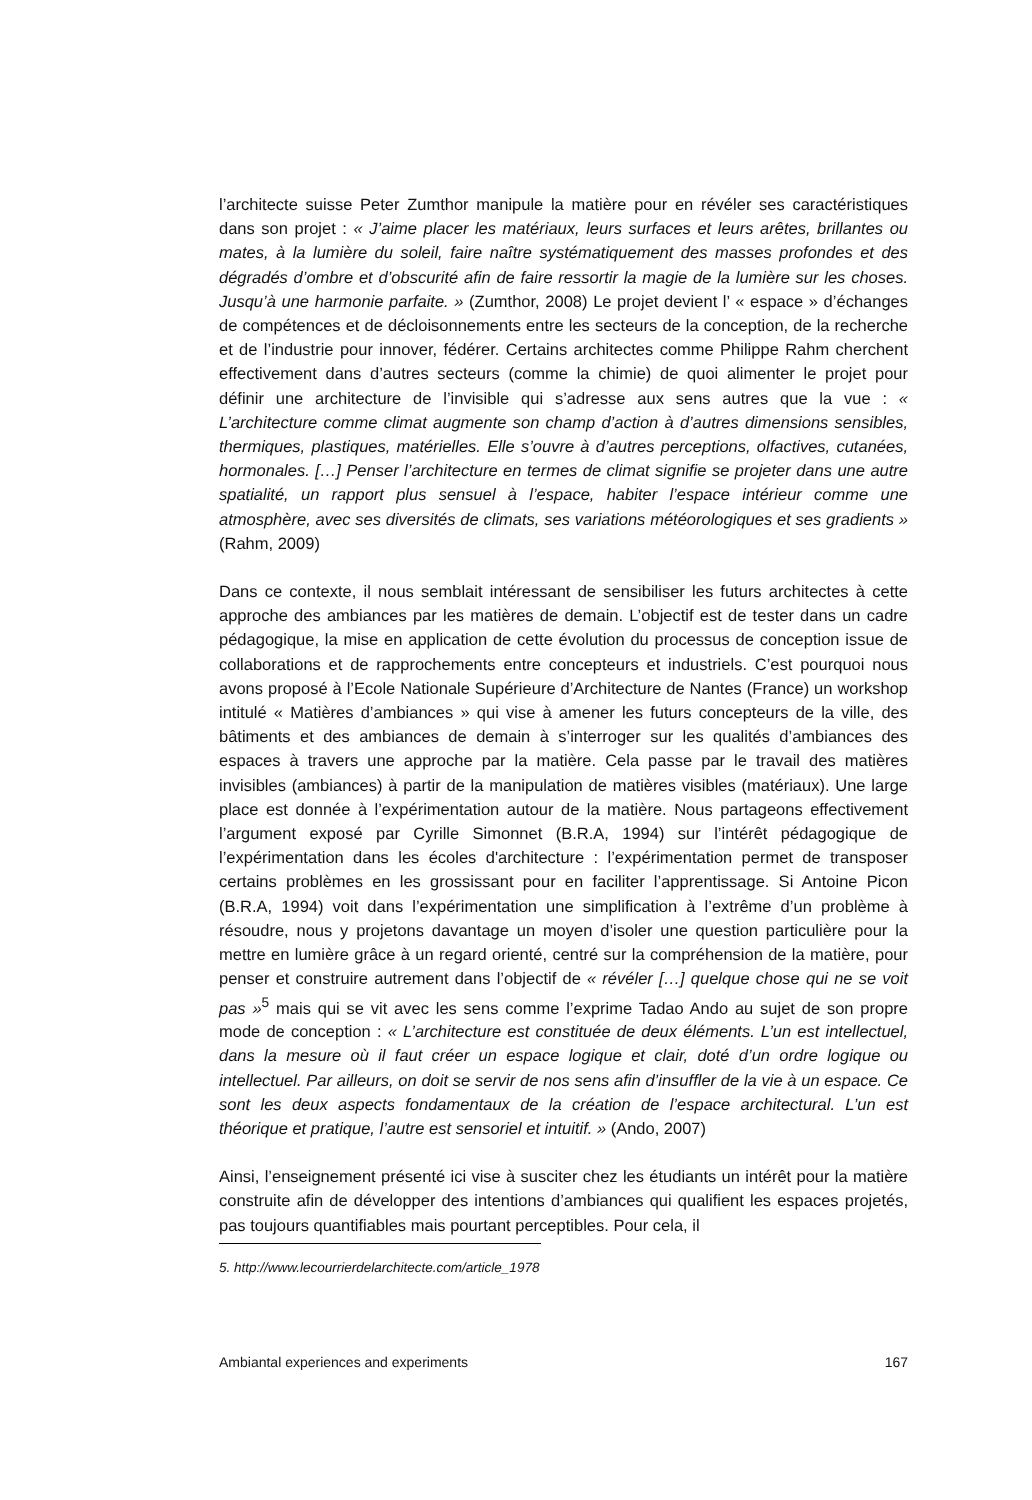l’architecte suisse Peter Zumthor manipule la matière pour en révéler ses caractéristiques dans son projet : « J’aime placer les matériaux, leurs surfaces et leurs arêtes, brillantes ou mates, à la lumière du soleil, faire naître systématiquement des masses profondes et des dégradés d’ombre et d’obscurité afin de faire ressortir la magie de la lumière sur les choses. Jusqu’à une harmonie parfaite. » (Zumthor, 2008) Le projet devient l’ « espace » d’échanges de compétences et de décloisonnements entre les secteurs de la conception, de la recherche et de l’industrie pour innover, fédérer. Certains architectes comme Philippe Rahm cherchent effectivement dans d’autres secteurs (comme la chimie) de quoi alimenter le projet pour définir une architecture de l’invisible qui s’adresse aux sens autres que la vue : « L’architecture comme climat augmente son champ d’action à d’autres dimensions sensibles, thermiques, plastiques, matérielles. Elle s’ouvre à d’autres perceptions, olfactives, cutanées, hormonales. […] Penser l’architecture en termes de climat signifie se projeter dans une autre spatialité, un rapport plus sensuel à l’espace, habiter l’espace intérieur comme une atmosphère, avec ses diversités de climats, ses variations météorologiques et ses gradients » (Rahm, 2009)
Dans ce contexte, il nous semblait intéressant de sensibiliser les futurs architectes à cette approche des ambiances par les matières de demain. L’objectif est de tester dans un cadre pédagogique, la mise en application de cette évolution du processus de conception issue de collaborations et de rapprochements entre concepteurs et industriels. C’est pourquoi nous avons proposé à l’Ecole Nationale Supérieure d’Architecture de Nantes (France) un workshop intitulé « Matières d’ambiances » qui vise à amener les futurs concepteurs de la ville, des bâtiments et des ambiances de demain à s’interroger sur les qualités d’ambiances des espaces à travers une approche par la matière. Cela passe par le travail des matières invisibles (ambiances) à partir de la manipulation de matières visibles (matériaux). Une large place est donnée à l’expérimentation autour de la matière. Nous partageons effectivement l’argument exposé par Cyrille Simonnet (B.R.A, 1994) sur l’intérêt pédagogique de l’expérimentation dans les écoles d'architecture : l’expérimentation permet de transposer certains problèmes en les grossissant pour en faciliter l’apprentissage. Si Antoine Picon (B.R.A, 1994) voit dans l’expérimentation une simplification à l’extrême d’un problème à résoudre, nous y projetons davantage un moyen d’isoler une question particulière pour la mettre en lumière grâce à un regard orienté, centré sur la compréhension de la matière, pour penser et construire autrement dans l’objectif de « révéler […] quelque chose qui ne se voit pas »<sup>5</sup> mais qui se vit avec les sens comme l’exprime Tadao Ando au sujet de son propre mode de conception : « L’architecture est constituée de deux éléments. L’un est intellectuel, dans la mesure où il faut créer un espace logique et clair, doté d’un ordre logique ou intellectuel. Par ailleurs, on doit se servir de nos sens afin d’insuffler de la vie à un espace. Ce sont les deux aspects fondamentaux de la création de l’espace architectural. L’un est théorique et pratique, l’autre est sensoriel et intuitif. » (Ando, 2007)
Ainsi, l’enseignement présenté ici vise à susciter chez les étudiants un intérêt pour la matière construite afin de développer des intentions d’ambiances qui qualifient les espaces projetés, pas toujours quantifiables mais pourtant perceptibles. Pour cela, il
5. http://www.lecourrierdelarchitecte.com/article_1978
Ambiantal experiences and experiments 167